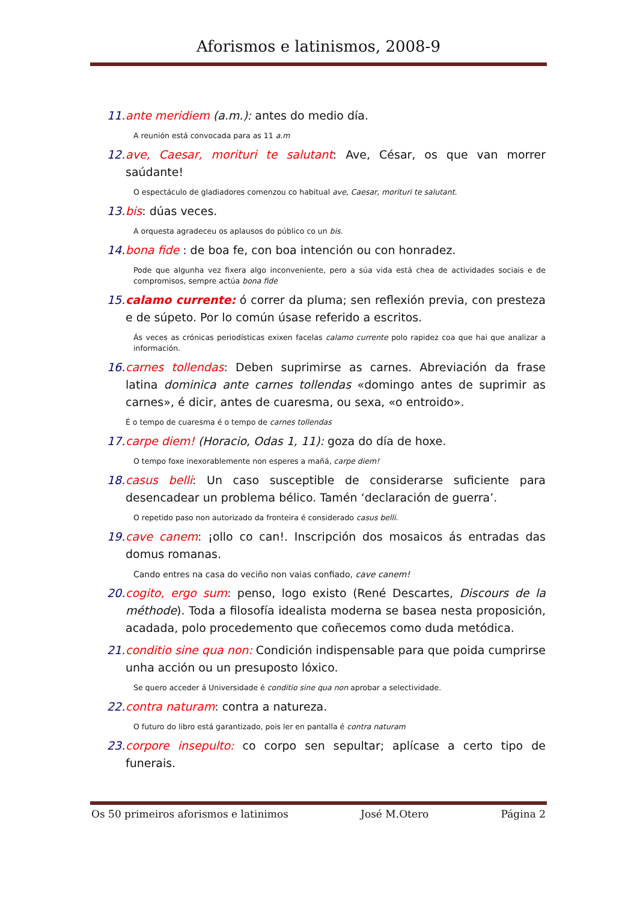Aforismos e latinismos, 2008-9
11. ante meridiem (a.m.): antes do medio día.
A reunión está convocada para as 11 a.m
12. ave, Caesar, morituri te salutant: Ave, César, os que van morrer saúdante!
O espectáculo de gladiadores comenzou co habitual ave, Caesar, morituri te salutant.
13. bis: dúas veces.
A orquesta agradeceu os aplausos do público co un bis.
14. bona fide : de boa fe, con boa intención ou con honradez.
Pode que algunha vez fixera algo inconveniente, pero a súa vida está chea de actividades sociais e de compromisos, sempre actúa bona fide
15. calamo currente: ó correr da pluma; sen reflexión previa, con presteza e de súpeto. Por lo común úsase referido a escritos.
Ás veces as crónicas periodísticas exixen facelas calamo currente polo rapidez coa que hai que analizar a información.
16. carnes tollendas: Deben suprimirse as carnes. Abreviación da frase latina dominica ante carnes tollendas «domingo antes de suprimir as carnes», é dicir, antes de cuaresma, ou sexa, «o entroido».
É o tempo de cuaresma é o tempo de carnes tollendas
17. carpe diem! (Horacio, Odas 1, 11): goza do día de hoxe.
O tempo foxe inexorablemente non esperes a mañá, carpe diem!
18. casus belli: Un caso susceptible de considerarse suficiente para desencadear un problema bélico. Tamén ‘declaración de guerra’.
O repetido paso non autorizado da fronteira é considerado casus belli.
19. cave canem: ¡ollo co can!. Inscripción dos mosaicos ás entradas das domus romanas.
Cando entres na casa do veciño non vaias confiado, cave canem!
20. cogito, ergo sum: penso, logo existo (René Descartes, Discours de la méthode). Toda a filosofía idealista moderna se basea nesta proposición, acadada, polo procedemento que coñecemos como duda metódica.
21. conditio sine qua non: Condición indispensable para que poida cumprirse unha acción ou un presuposto lóxico.
Se quero acceder á Universidade é conditio sine qua non aprobar a selectividade.
22. contra naturam: contra a natureza.
O futuro do libro está garantizado, pois ler en pantalla é contra naturam
23. corpore insepulto: co corpo sen sepultar; aplícase a certo tipo de funerais.
Os 50 primeiros aforismos e latinimos José M.Otero Página 2